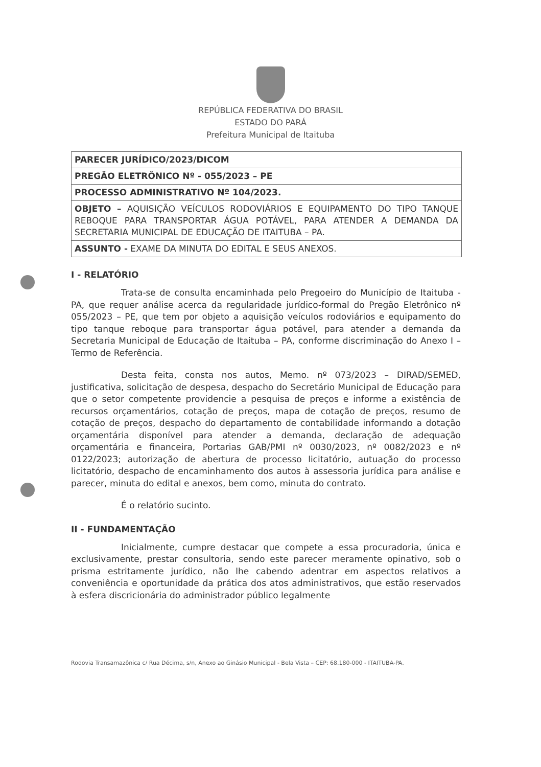REPÚBLICA FEDERATIVA DO BRASIL
ESTADO DO PARÁ
Prefeitura Municipal de Itaituba
| PARECER JURÍDICO/2023/DICOM |
| PREGÃO ELETRÔNICO Nº - 055/2023 – PE |
| PROCESSO ADMINISTRATIVO Nº 104/2023. |
| OBJETO – AQUISIÇÃO VEÍCULOS RODOVIÁRIOS E EQUIPAMENTO DO TIPO TANQUE REBOQUE PARA TRANSPORTAR ÁGUA POTÁVEL, PARA ATENDER A DEMANDA DA SECRETARIA MUNICIPAL DE EDUCAÇÃO DE ITAITUBA – PA. |
| ASSUNTO - EXAME DA MINUTA DO EDITAL E SEUS ANEXOS. |
I - RELATÓRIO
Trata-se de consulta encaminhada pelo Pregoeiro do Município de Itaituba - PA, que requer análise acerca da regularidade jurídico-formal do Pregão Eletrônico nº 055/2023 – PE, que tem por objeto a aquisição veículos rodoviários e equipamento do tipo tanque reboque para transportar água potável, para atender a demanda da Secretaria Municipal de Educação de Itaituba – PA, conforme discriminação do Anexo I – Termo de Referência.
Desta feita, consta nos autos, Memo. nº 073/2023 – DIRAD/SEMED, justificativa, solicitação de despesa, despacho do Secretário Municipal de Educação para que o setor competente providencie a pesquisa de preços e informe a existência de recursos orçamentários, cotação de preços, mapa de cotação de preços, resumo de cotação de preços, despacho do departamento de contabilidade informando a dotação orçamentária disponível para atender a demanda, declaração de adequação orçamentária e financeira, Portarias GAB/PMI nº 0030/2023, nº 0082/2023 e nº 0122/2023; autorização de abertura de processo licitatório, autuação do processo licitatório, despacho de encaminhamento dos autos à assessoria jurídica para análise e parecer, minuta do edital e anexos, bem como, minuta do contrato.
É o relatório sucinto.
II - FUNDAMENTAÇÃO
Inicialmente, cumpre destacar que compete a essa procuradoria, única e exclusivamente, prestar consultoria, sendo este parecer meramente opinativo, sob o prisma estritamente jurídico, não lhe cabendo adentrar em aspectos relativos a conveniência e oportunidade da prática dos atos administrativos, que estão reservados à esfera discricionária do administrador público legalmente
Rodovia Transamazônica c/ Rua Décima, s/n, Anexo ao Ginásio Municipal - Bela Vista – CEP: 68.180-000 - ITAITUBA-PA.